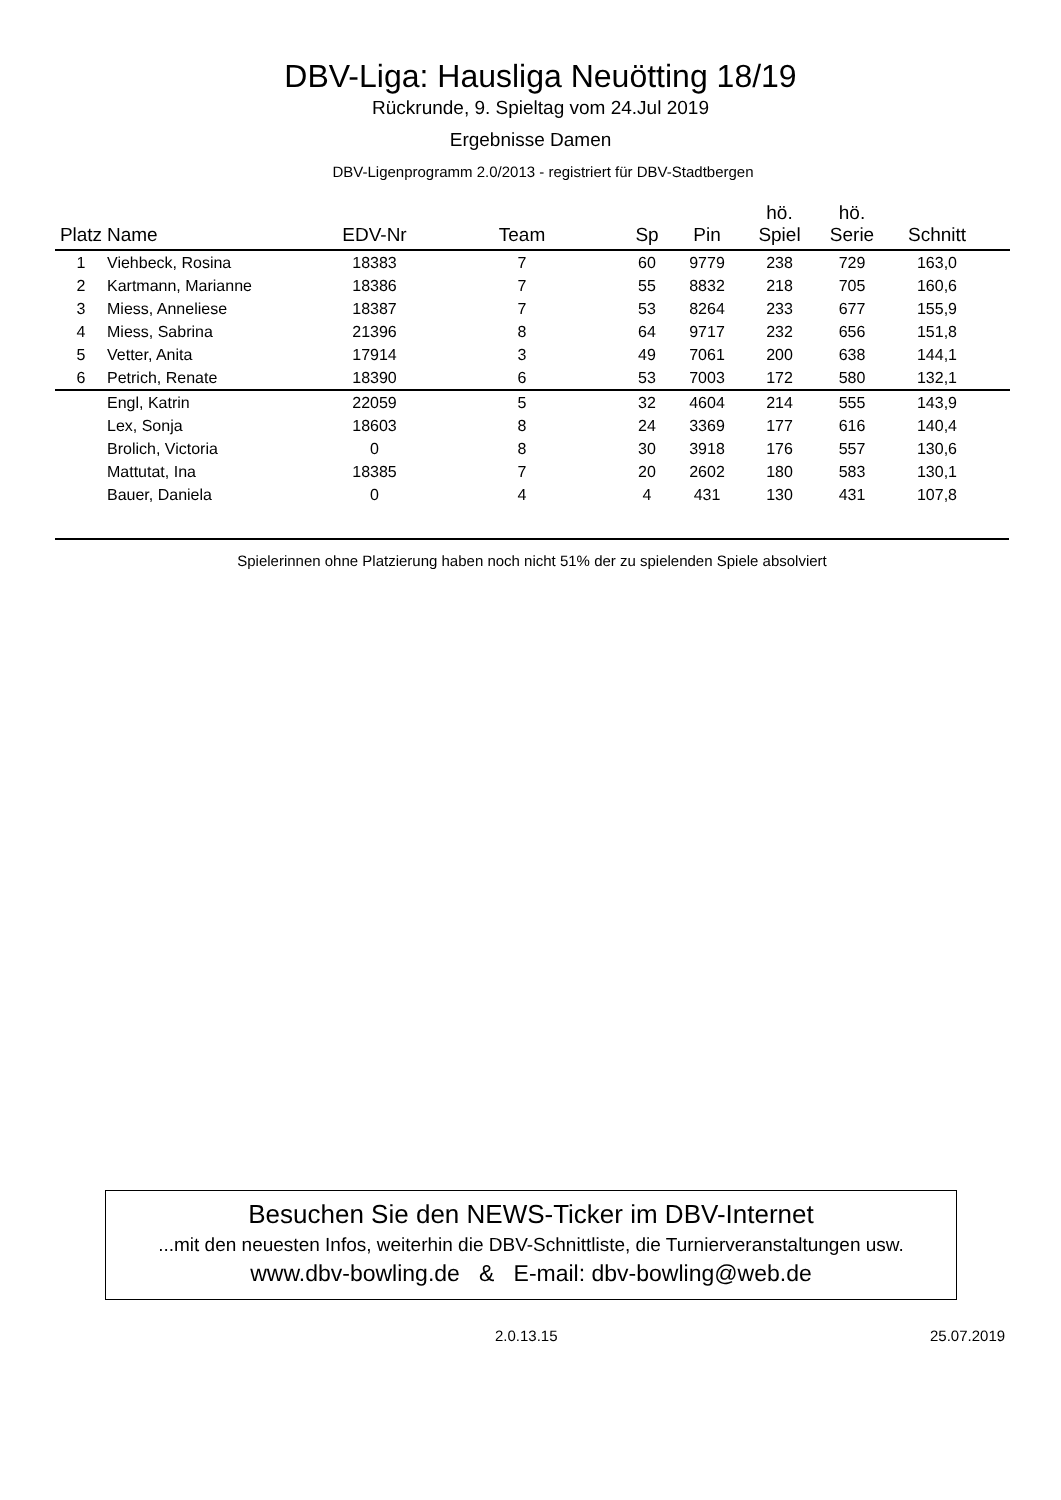DBV-Liga: Hausliga Neuötting 18/19
Rückrunde, 9. Spieltag vom 24.Jul 2019
Ergebnisse Damen
DBV-Ligenprogramm 2.0/2013 - registriert für DBV-Stadtbergen
| Platz | Name | EDV-Nr | Team | Sp | Pin | hö. Spiel | hö. Serie | Schnitt | |
| --- | --- | --- | --- | --- | --- | --- | --- | --- | --- |
| 1 | Viehbeck, Rosina | 18383 | 7 | 60 | 9779 | 238 | 729 | 163,0 | |
| 2 | Kartmann, Marianne | 18386 | 7 | 55 | 8832 | 218 | 705 | 160,6 | |
| 3 | Miess, Anneliese | 18387 | 7 | 53 | 8264 | 233 | 677 | 155,9 | |
| 4 | Miess, Sabrina | 21396 | 8 | 64 | 9717 | 232 | 656 | 151,8 | |
| 5 | Vetter, Anita | 17914 | 3 | 49 | 7061 | 200 | 638 | 144,1 | |
| 6 | Petrich, Renate | 18390 | 6 | 53 | 7003 | 172 | 580 | 132,1 | |
| | Engl, Katrin | 22059 | 5 | 32 | 4604 | 214 | 555 | 143,9 | |
| | Lex, Sonja | 18603 | 8 | 24 | 3369 | 177 | 616 | 140,4 | |
| | Brolich, Victoria | 0 | 8 | 30 | 3918 | 176 | 557 | 130,6 | |
| | Mattutat, Ina | 18385 | 7 | 20 | 2602 | 180 | 583 | 130,1 | |
| | Bauer, Daniela | 0 | 4 | 4 | 431 | 130 | 431 | 107,8 | |
Spielerinnen ohne Platzierung haben noch nicht 51% der zu spielenden Spiele absolviert
Besuchen Sie den NEWS-Ticker im DBV-Internet
...mit den neuesten Infos, weiterhin die DBV-Schnittliste, die Turnierveranstaltungen usw.
www.dbv-bowling.de & E-mail: dbv-bowling@web.de
2.0.13.15 25.07.2019